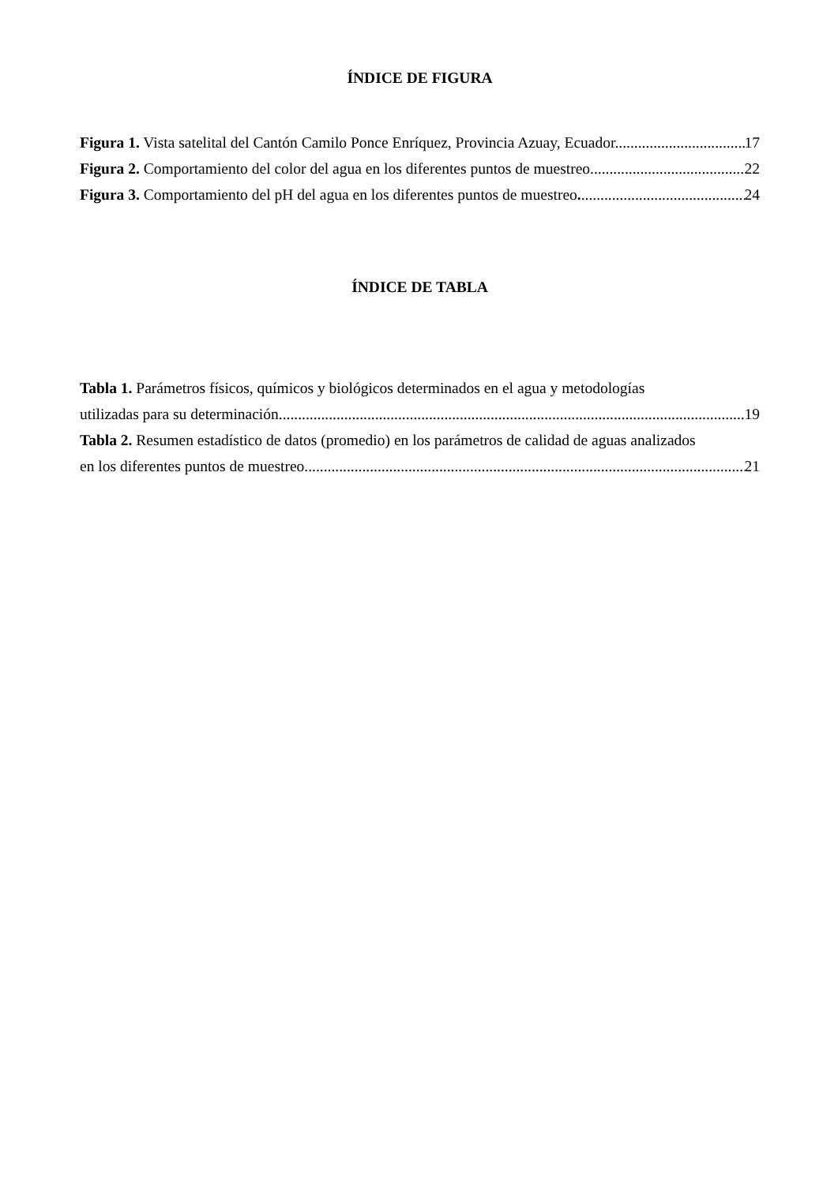ÍNDICE DE FIGURA
Figura 1. Vista satelital del Cantón Camilo Ponce Enríquez, Provincia Azuay, Ecuador. 17
Figura 2. Comportamiento del color del agua en los diferentes puntos de muestreo. 22
Figura 3. Comportamiento del pH del agua en los diferentes puntos de muestreo. 24
ÍNDICE DE TABLA
Tabla 1. Parámetros físicos, químicos y biológicos determinados en el agua y metodologías
utilizadas para su determinación. 19
Tabla 2. Resumen estadístico de datos (promedio) en los parámetros de calidad de aguas analizados
en los diferentes puntos de muestreo. 21